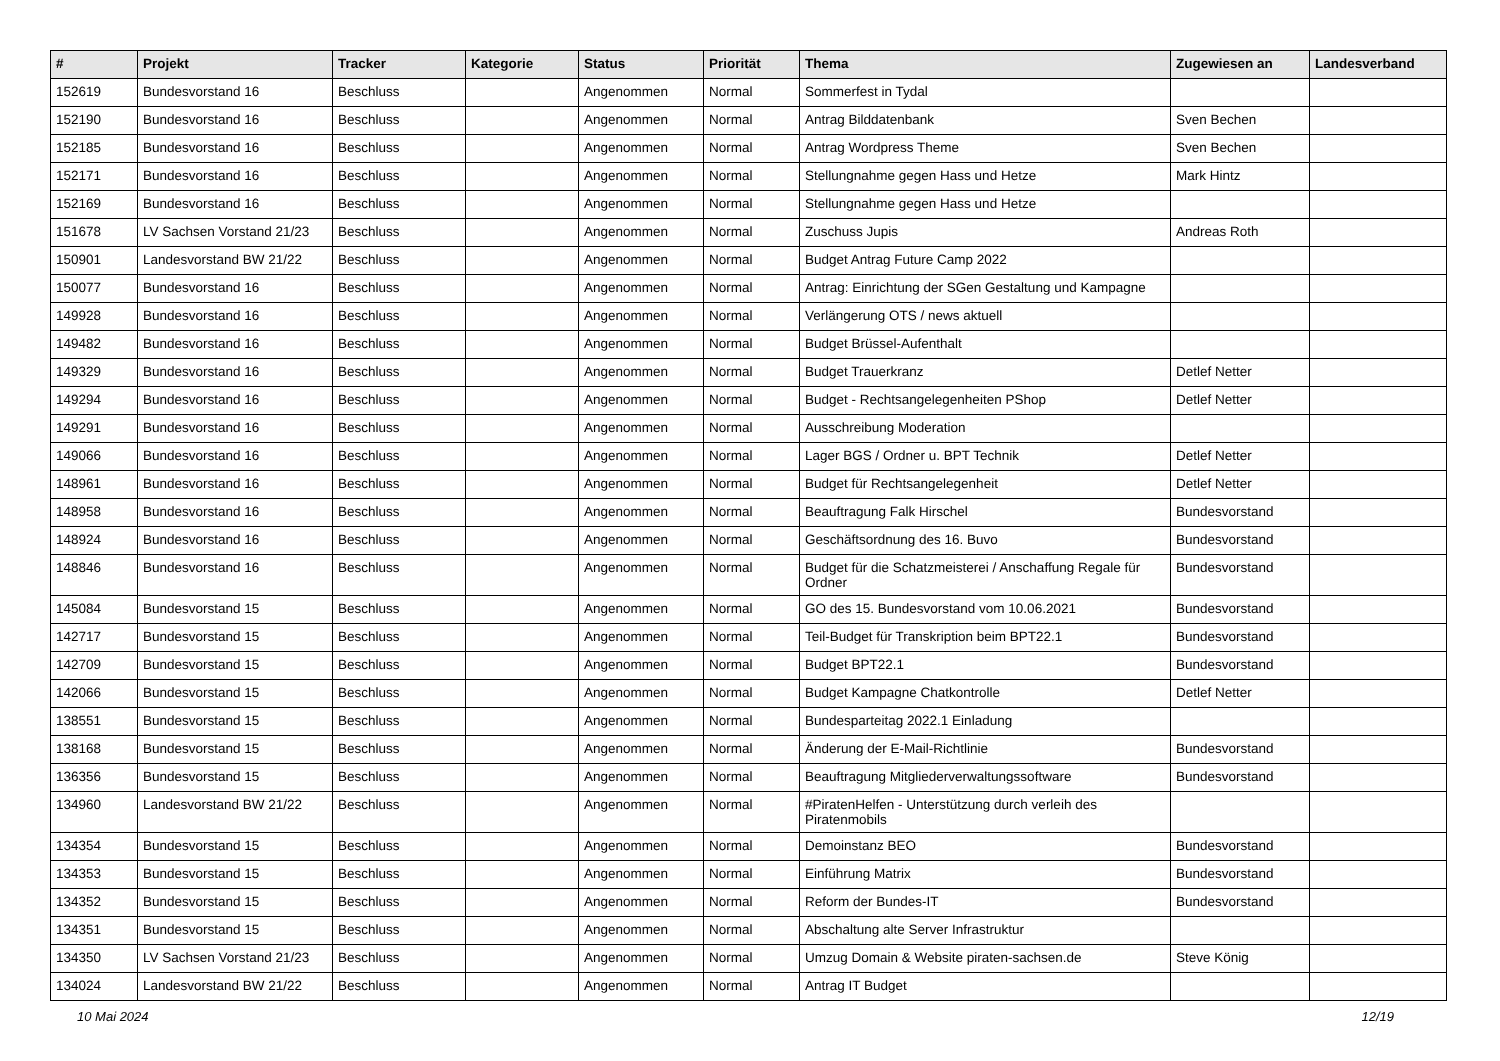| # | Projekt | Tracker | Kategorie | Status | Priorität | Thema | Zugewiesen an | Landesverband |
| --- | --- | --- | --- | --- | --- | --- | --- | --- |
| 152619 | Bundesvorstand 16 | Beschluss | | Angenommen | Normal | Sommerfest in Tydal | | |
| 152190 | Bundesvorstand 16 | Beschluss | | Angenommen | Normal | Antrag Bilddatenbank | Sven Bechen | |
| 152185 | Bundesvorstand 16 | Beschluss | | Angenommen | Normal | Antrag Wordpress Theme | Sven Bechen | |
| 152171 | Bundesvorstand 16 | Beschluss | | Angenommen | Normal | Stellungnahme gegen Hass und Hetze | Mark Hintz | |
| 152169 | Bundesvorstand 16 | Beschluss | | Angenommen | Normal | Stellungnahme gegen Hass und Hetze | | |
| 151678 | LV Sachsen Vorstand 21/23 | Beschluss | | Angenommen | Normal | Zuschuss Jupis | Andreas Roth | |
| 150901 | Landesvorstand BW 21/22 | Beschluss | | Angenommen | Normal | Budget Antrag Future Camp 2022 | | |
| 150077 | Bundesvorstand 16 | Beschluss | | Angenommen | Normal | Antrag: Einrichtung der SGen Gestaltung und Kampagne | | |
| 149928 | Bundesvorstand 16 | Beschluss | | Angenommen | Normal | Verlängerung OTS / news aktuell | | |
| 149482 | Bundesvorstand 16 | Beschluss | | Angenommen | Normal | Budget Brüssel-Aufenthalt | | |
| 149329 | Bundesvorstand 16 | Beschluss | | Angenommen | Normal | Budget Trauerkranz | Detlef Netter | |
| 149294 | Bundesvorstand 16 | Beschluss | | Angenommen | Normal | Budget - Rechtsangelegenheiten PShop | Detlef Netter | |
| 149291 | Bundesvorstand 16 | Beschluss | | Angenommen | Normal | Ausschreibung Moderation | | |
| 149066 | Bundesvorstand 16 | Beschluss | | Angenommen | Normal | Lager BGS / Ordner u. BPT Technik | Detlef Netter | |
| 148961 | Bundesvorstand 16 | Beschluss | | Angenommen | Normal | Budget für Rechtsangelegenheit | Detlef Netter | |
| 148958 | Bundesvorstand 16 | Beschluss | | Angenommen | Normal | Beauftragung Falk Hirschel | Bundesvorstand | |
| 148924 | Bundesvorstand 16 | Beschluss | | Angenommen | Normal | Geschäftsordnung des 16. Buvo | Bundesvorstand | |
| 148846 | Bundesvorstand 16 | Beschluss | | Angenommen | Normal | Budget für die Schatzmeisterei / Anschaffung Regale für Ordner | Bundesvorstand | |
| 145084 | Bundesvorstand 15 | Beschluss | | Angenommen | Normal | GO des 15. Bundesvorstand vom 10.06.2021 | Bundesvorstand | |
| 142717 | Bundesvorstand 15 | Beschluss | | Angenommen | Normal | Teil-Budget für Transkription beim BPT22.1 | Bundesvorstand | |
| 142709 | Bundesvorstand 15 | Beschluss | | Angenommen | Normal | Budget BPT22.1 | Bundesvorstand | |
| 142066 | Bundesvorstand 15 | Beschluss | | Angenommen | Normal | Budget Kampagne Chatkontrolle | Detlef Netter | |
| 138551 | Bundesvorstand 15 | Beschluss | | Angenommen | Normal | Bundesparteitag 2022.1 Einladung | | |
| 138168 | Bundesvorstand 15 | Beschluss | | Angenommen | Normal | Änderung der E-Mail-Richtlinie | Bundesvorstand | |
| 136356 | Bundesvorstand 15 | Beschluss | | Angenommen | Normal | Beauftragung Mitgliederverwaltungssoftware | Bundesvorstand | |
| 134960 | Landesvorstand BW 21/22 | Beschluss | | Angenommen | Normal | #PiratenHelfen - Unterstützung durch verleih des Piratenmobils | | |
| 134354 | Bundesvorstand 15 | Beschluss | | Angenommen | Normal | Demoinstanz BEO | Bundesvorstand | |
| 134353 | Bundesvorstand 15 | Beschluss | | Angenommen | Normal | Einführung Matrix | Bundesvorstand | |
| 134352 | Bundesvorstand 15 | Beschluss | | Angenommen | Normal | Reform der Bundes-IT | Bundesvorstand | |
| 134351 | Bundesvorstand 15 | Beschluss | | Angenommen | Normal | Abschaltung alte Server Infrastruktur | | |
| 134350 | LV Sachsen Vorstand 21/23 | Beschluss | | Angenommen | Normal | Umzug Domain & Website piraten-sachsen.de | Steve König | |
| 134024 | Landesvorstand BW 21/22 | Beschluss | | Angenommen | Normal | Antrag IT Budget | | |
10 Mai 2024 12/19